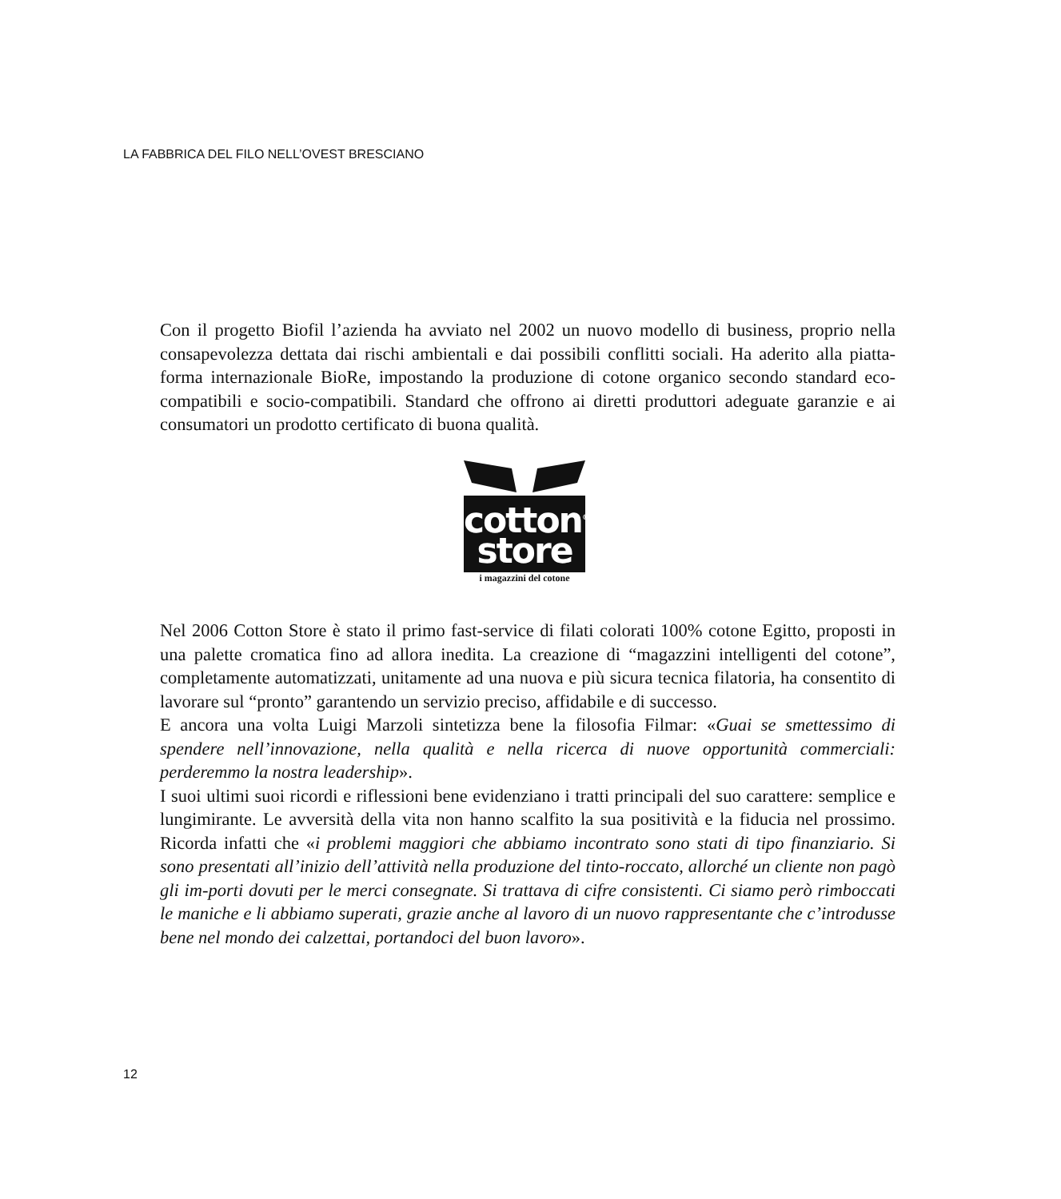LA FABBRICA DEL FILO NELL’OVEST BRESCIANO
Con il progetto Biofil l’azienda ha avviato nel 2002 un nuovo modello di business, proprio nella consapevolezza dettata dai rischi ambientali e dai possibili conflitti sociali. Ha aderito alla piatta-forma internazionale BioRe, impostando la produzione di cotone organico secondo standard eco-compatibili e socio-compatibili. Standard che offrono ai diretti produttori adeguate garanzie e ai consumatori un prodotto certificato di buona qualità.
cotton<sup>®</sup>
store
i magazzini del cotone
Nel 2006 Cotton Store è stato il primo fast-service di filati colorati 100% cotone Egitto, proposti in una palette cromatica fino ad allora inedita. La creazione di “magazzini intelligenti del cotone”, completamente automatizzati, unitamente ad una nuova e più sicura tecnica filatoria, ha consentito di lavorare sul “pronto” garantendo un servizio preciso, affidabile e di successo.
E ancora una volta Luigi Marzoli sintetizza bene la filosofia Filmar: «Guai se smettessimo di spendere nell’innovazione, nella qualità e nella ricerca di nuove opportunità commerciali: perderemmo la nostra leadership».
I suoi ultimi suoi ricordi e riflessioni bene evidenziano i tratti principali del suo carattere: semplice e lungimirante. Le avversità della vita non hanno scalfito la sua positività e la fiducia nel prossimo. Ricorda infatti che «i problemi maggiori che abbiamo incontrato sono stati di tipo finanziario. Si sono presentati all’inizio dell’attività nella produzione del tinto-roccato, allorché un cliente non pagò gli im-porti dovuti per le merci consegnate. Si trattava di cifre consistenti. Ci siamo però rimboccati le maniche e li abbiamo superati, grazie anche al lavoro di un nuovo rappresentante che c’introdusse bene nel mondo dei calzettai, portandoci del buon lavoro».
12